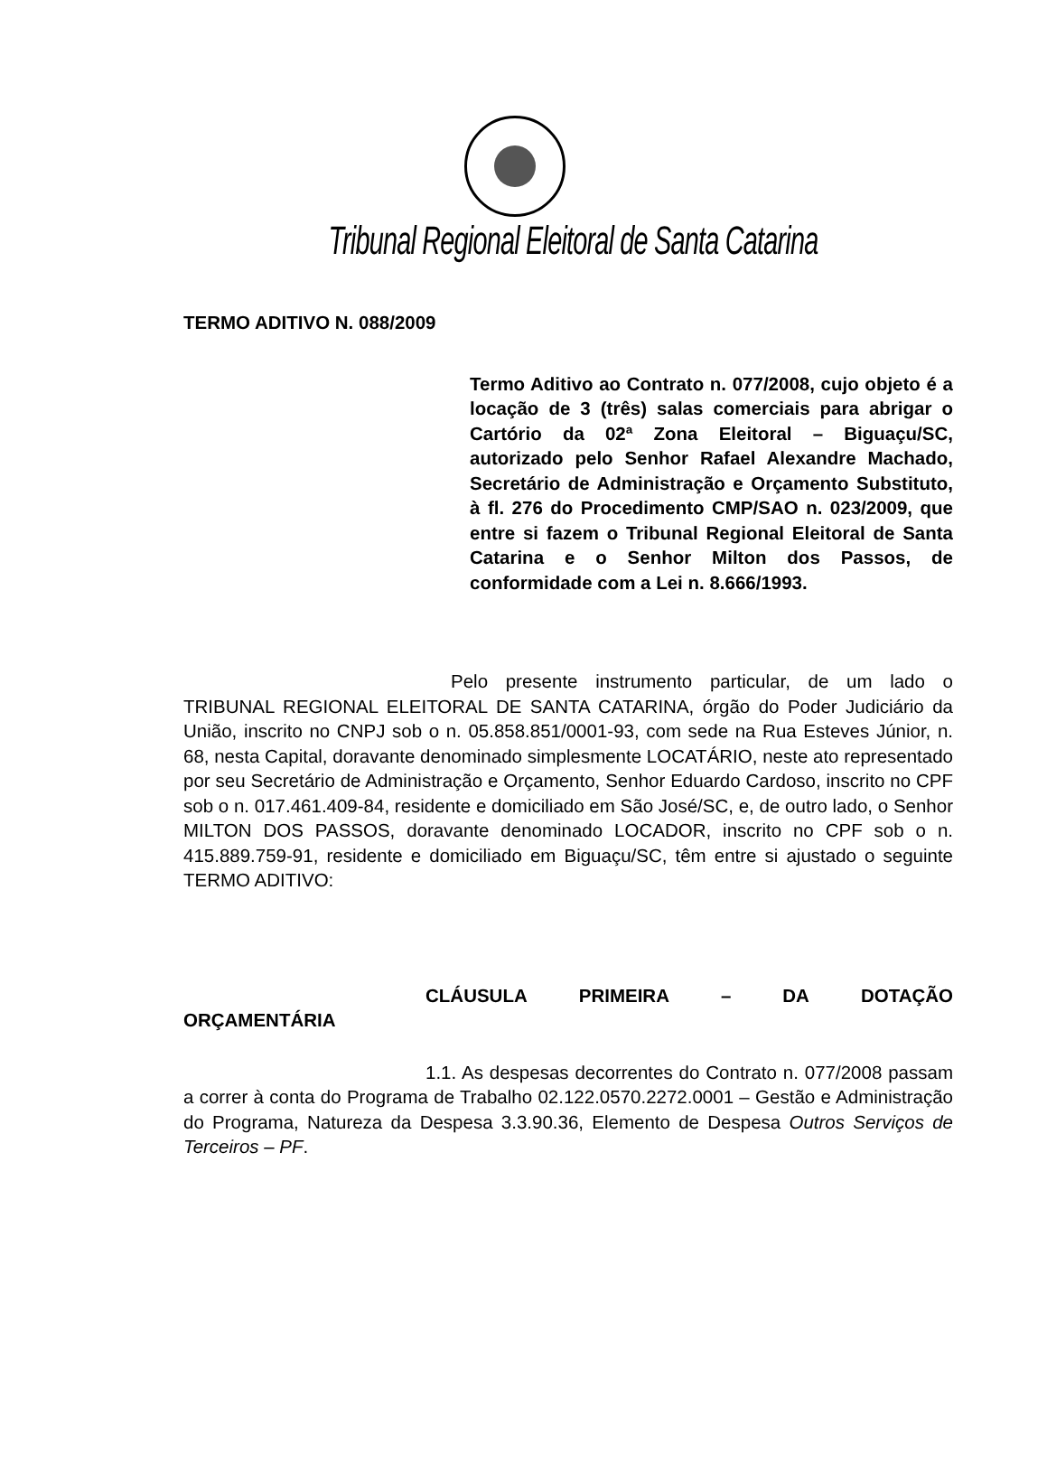Tribunal Regional Eleitoral de Santa Catarina
TERMO ADITIVO N. 088/2009
Termo Aditivo ao Contrato n. 077/2008, cujo objeto é a locação de 3 (três) salas comerciais para abrigar o Cartório da 02ª Zona Eleitoral – Biguaçu/SC, autorizado pelo Senhor Rafael Alexandre Machado, Secretário de Administração e Orçamento Substituto, à fl. 276 do Procedimento CMP/SAO n. 023/2009, que entre si fazem o Tribunal Regional Eleitoral de Santa Catarina e o Senhor Milton dos Passos, de conformidade com a Lei n. 8.666/1993.
Pelo presente instrumento particular, de um lado o TRIBUNAL REGIONAL ELEITORAL DE SANTA CATARINA, órgão do Poder Judiciário da União, inscrito no CNPJ sob o n. 05.858.851/0001-93, com sede na Rua Esteves Júnior, n. 68, nesta Capital, doravante denominado simplesmente LOCATÁRIO, neste ato representado por seu Secretário de Administração e Orçamento, Senhor Eduardo Cardoso, inscrito no CPF sob o n. 017.461.409-84, residente e domiciliado em São José/SC, e, de outro lado, o Senhor MILTON DOS PASSOS, doravante denominado LOCADOR, inscrito no CPF sob o n. 415.889.759-91, residente e domiciliado em Biguaçu/SC, têm entre si ajustado o seguinte TERMO ADITIVO:
CLÁUSULA PRIMEIRA – DA DOTAÇÃO
ORÇAMENTÁRIA
1.1. As despesas decorrentes do Contrato n. 077/2008 passam a correr à conta do Programa de Trabalho 02.122.0570.2272.0001 – Gestão e Administração do Programa, Natureza da Despesa 3.3.90.36, Elemento de Despesa Outros Serviços de Terceiros – PF.